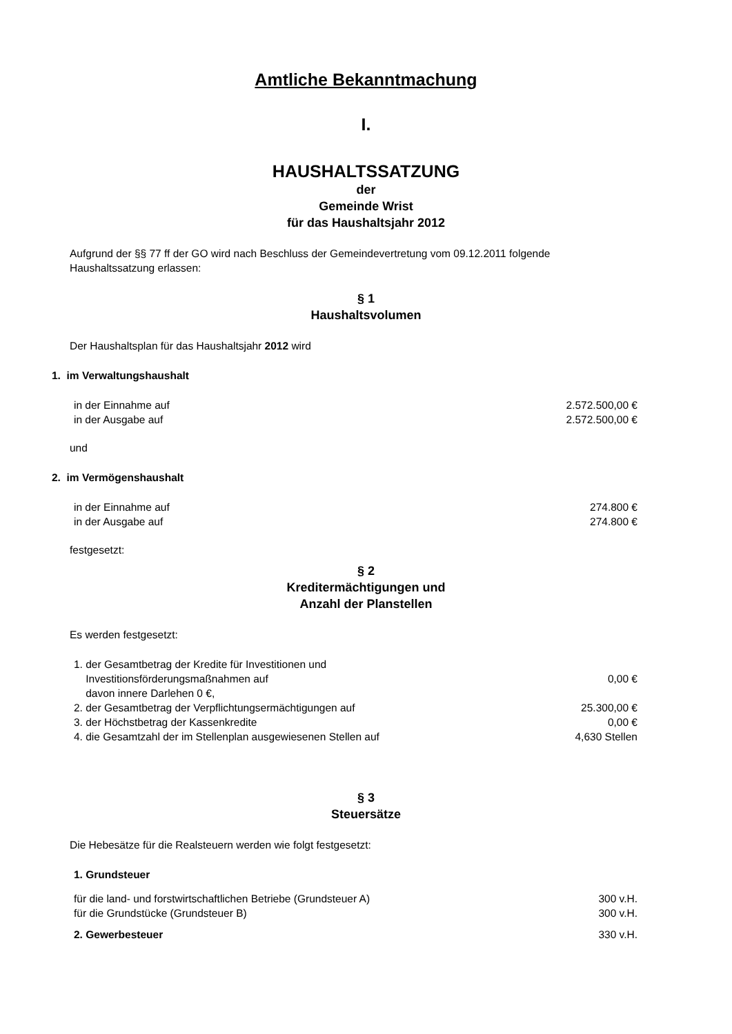Amtliche Bekanntmachung
I.
HAUSHALTSSATZUNG
der
Gemeinde Wrist
für das Haushaltsjahr 2012
Aufgrund der §§ 77 ff der GO wird nach Beschluss der Gemeindevertretung vom 09.12.2011 folgende Haushaltssatzung erlassen:
§ 1
Haushaltsvolumen
Der Haushaltsplan für das Haushaltsjahr 2012 wird
1. im Verwaltungshaushalt
in der Einnahme auf 2.572.500,00 €
in der Ausgabe auf 2.572.500,00 €
und
2. im Vermögenshaushalt
in der Einnahme auf 274.800 €
in der Ausgabe auf 274.800 €
festgesetzt:
§ 2
Kreditermächtigungen und
Anzahl der Planstellen
Es werden festgesetzt:
1. der Gesamtbetrag der Kredite für Investitionen und
Investitionsförderungsmaßnahmen auf 0,00 €
davon innere Darlehen 0 €,
2. der Gesamtbetrag der Verpflichtungsermächtigungen auf 25.300,00 €
3. der Höchstbetrag der Kassenkredite 0,00 €
4. die Gesamtzahl der im Stellenplan ausgewiesenen Stellen auf 4,630 Stellen
§ 3
Steuersätze
Die Hebesätze für die Realsteuern werden wie folgt festgesetzt:
1. Grundsteuer
für die land- und forstwirtschaftlichen Betriebe (Grundsteuer A) 300 v.H.
für die Grundstücke (Grundsteuer B) 300 v.H.
2. Gewerbesteuer 330 v.H.